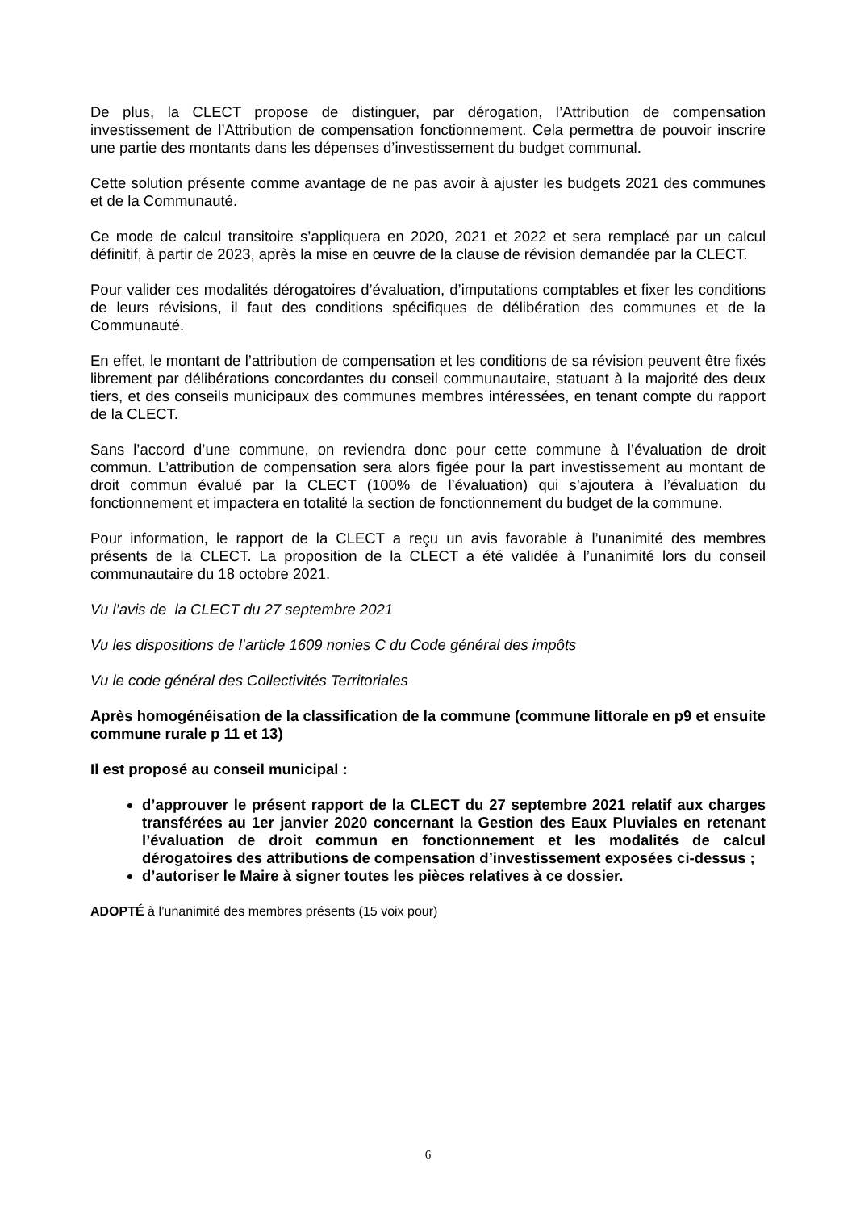De plus, la CLECT propose de distinguer, par dérogation, l’Attribution de compensation investissement de l’Attribution de compensation fonctionnement. Cela permettra de pouvoir inscrire une partie des montants dans les dépenses d’investissement du budget communal.
Cette solution présente comme avantage de ne pas avoir à ajuster les budgets 2021 des communes et de la Communauté.
Ce mode de calcul transitoire s’appliquera en 2020, 2021 et 2022 et sera remplacé par un calcul définitif, à partir de 2023, après la mise en œuvre de la clause de révision demandée par la CLECT.
Pour valider ces modalités dérogatoires d’évaluation, d’imputations comptables et fixer les conditions de leurs révisions, il faut des conditions spécifiques de délibération des communes et de la Communauté.
En effet, le montant de l’attribution de compensation et les conditions de sa révision peuvent être fixés librement par délibérations concordantes du conseil communautaire, statuant à la majorité des deux tiers, et des conseils municipaux des communes membres intéressées, en tenant compte du rapport de la CLECT.
Sans l’accord d’une commune, on reviendra donc pour cette commune à l’évaluation de droit commun. L’attribution de compensation sera alors figée pour la part investissement au montant de droit commun évalué par la CLECT (100% de l’évaluation) qui s’ajoutera à l’évaluation du fonctionnement et impactera en totalité la section de fonctionnement du budget de la commune.
Pour information, le rapport de la CLECT a reçu un avis favorable à l’unanimité des membres présents de la CLECT. La proposition de la CLECT a été validée à l’unanimité lors du conseil communautaire du 18 octobre 2021.
Vu l’avis de la CLECT du 27 septembre 2021
Vu les dispositions de l’article 1609 nonies C du Code général des impôts
Vu le code général des Collectivités Territoriales
Après homogénéisation de la classification de la commune (commune littorale en p9 et ensuite commune rurale p 11 et 13)
Il est proposé au conseil municipal :
d’approuver le présent rapport de la CLECT du 27 septembre 2021 relatif aux charges transférées au 1er janvier 2020 concernant la Gestion des Eaux Pluviales en retenant l’évaluation de droit commun en fonctionnement et les modalités de calcul dérogatoires des attributions de compensation d’investissement exposées ci-dessus ;
d’autoriser le Maire à signer toutes les pièces relatives à ce dossier.
ADOPTÉ à l’unanimité des membres présents (15 voix pour)
6